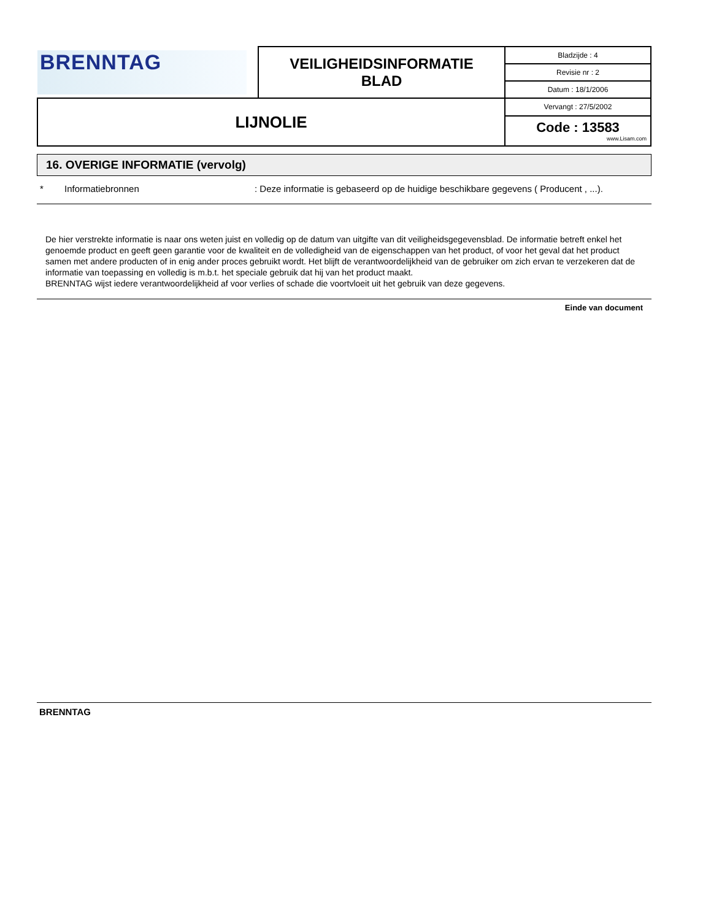| BRENNTAG | VEILIGHEIDSINFORMATIE BLAD | Bladzijde : 4 |
| | | Revisie nr : 2 |
| | | Datum : 18/1/2006 |
| LIJNOLIE | | Vervangt : 27/5/2002 |
| | | Code : 13583 www.Lisam.com |
16. OVERIGE INFORMATIE (vervolg)
* Informatiebronnen: Deze informatie is gebaseerd op de huidige beschikbare gegevens ( Producent , ...).
De hier verstrekte informatie is naar ons weten juist en volledig op de datum van uitgifte van dit veiligheidsgegevensblad. De informatie betreft enkel het genoemde product en geeft geen garantie voor de kwaliteit en de volledigheid van de eigenschappen van het product, of voor het geval dat het product samen met andere producten of in enig ander proces gebruikt wordt. Het blijft de verantwoordelijkheid van de gebruiker om zich ervan te verzekeren dat de informatie van toepassing en volledig is m.b.t. het speciale gebruik dat hij van het product maakt.
BRENNTAG wijst iedere verantwoordelijkheid af voor verlies of schade die voortvloeit uit het gebruik van deze gegevens.
Einde van document
BRENNTAG